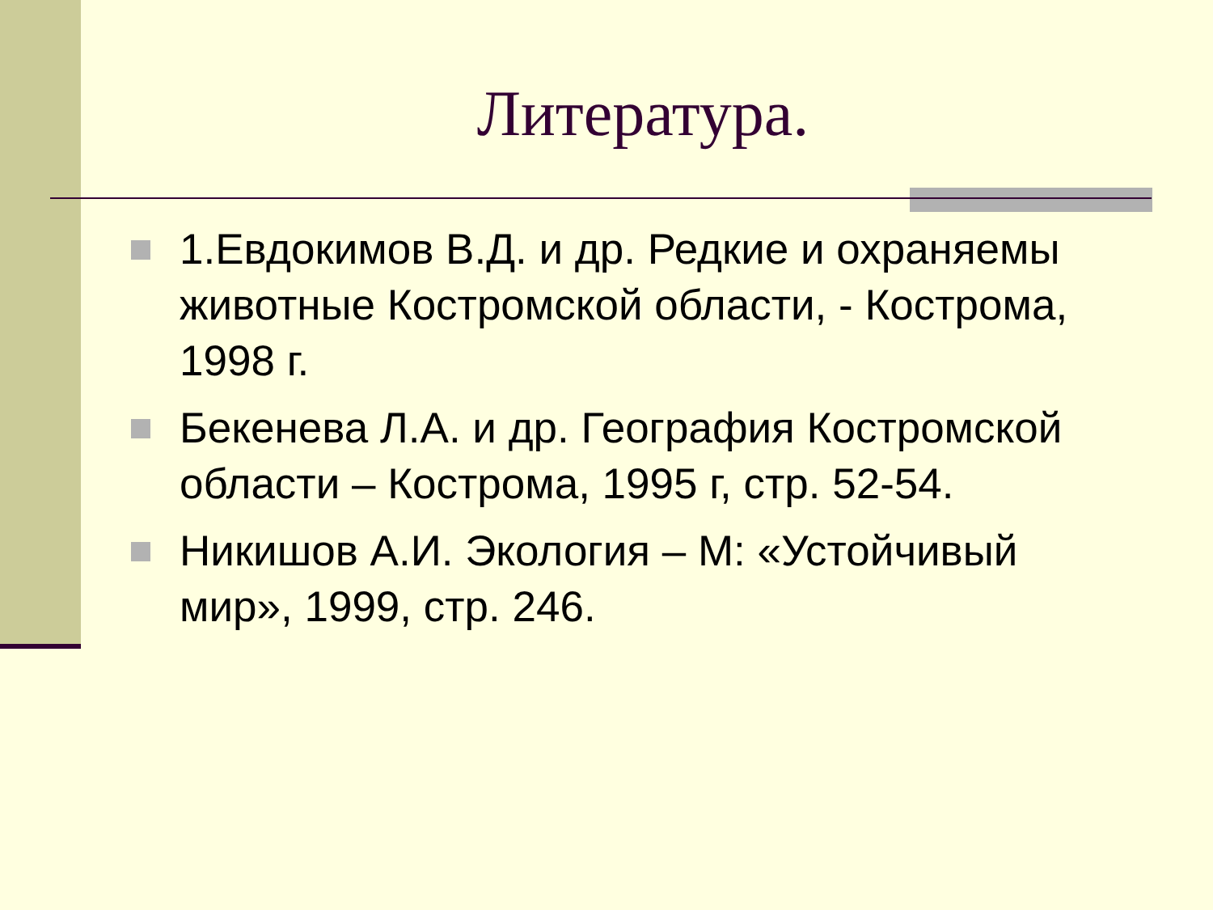Литература.
1.Евдокимов В.Д. и др. Редкие и охраняемы животные Костромской области, - Кострома, 1998 г.
Бекенева Л.А. и др. География Костромской области – Кострома, 1995 г, стр. 52-54.
Никишов А.И. Экология – М: «Устойчивый мир», 1999, стр. 246.